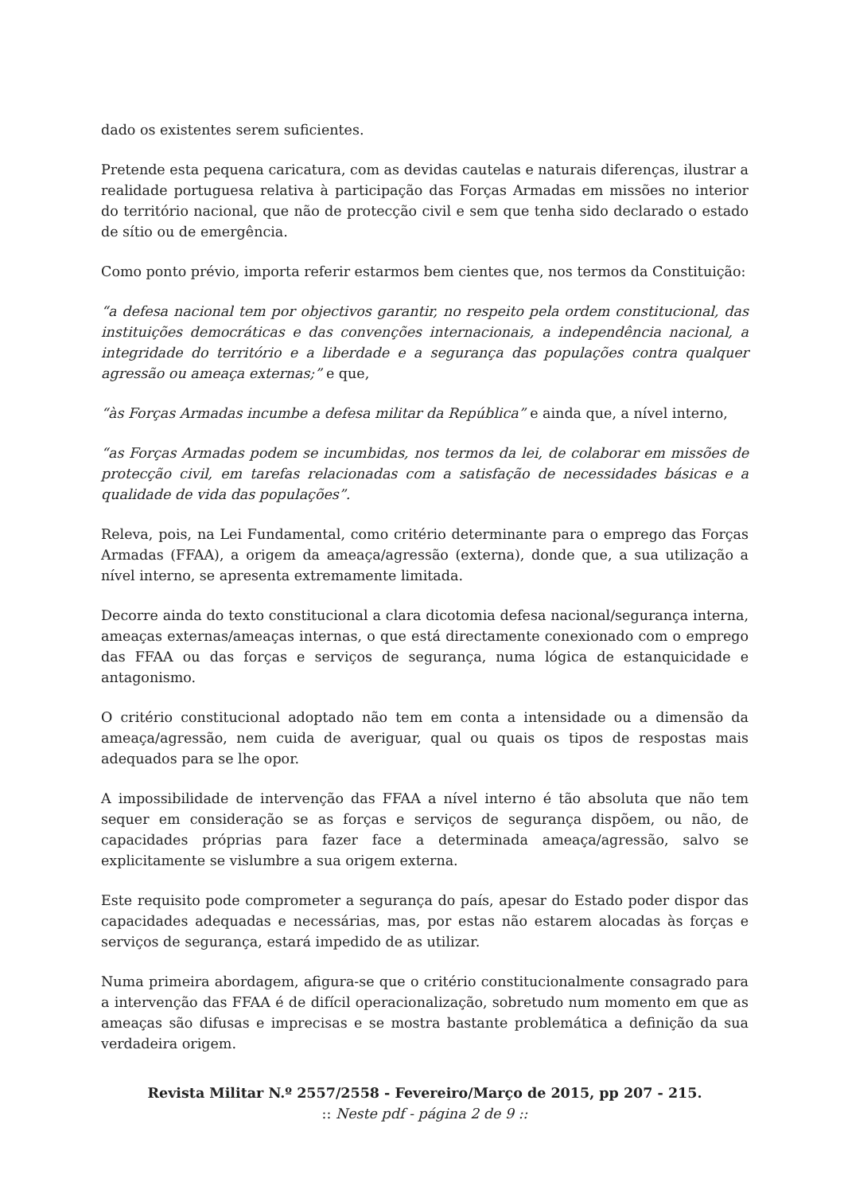dado os existentes serem suficientes.
Pretende esta pequena caricatura, com as devidas cautelas e naturais diferenças, ilustrar a realidade portuguesa relativa à participação das Forças Armadas em missões no interior do território nacional, que não de protecção civil e sem que tenha sido declarado o estado de sítio ou de emergência.
Como ponto prévio, importa referir estarmos bem cientes que, nos termos da Constituição:
“a defesa nacional tem por objectivos garantir, no respeito pela ordem constitucional, das instituições democráticas e das convenções internacionais, a independência nacional, a integridade do território e a liberdade e a segurança das populações contra qualquer agressão ou ameaça externas;” e que,
“às Forças Armadas incumbe a defesa militar da República” e ainda que, a nível interno,
“as Forças Armadas podem se incumbidas, nos termos da lei, de colaborar em missões de protecção civil, em tarefas relacionadas com a satisfação de necessidades básicas e a qualidade de vida das populações”.
Releva, pois, na Lei Fundamental, como critério determinante para o emprego das Forças Armadas (FFAA), a origem da ameaça/agressão (externa), donde que, a sua utilização a nível interno, se apresenta extremamente limitada.
Decorre ainda do texto constitucional a clara dicotomia defesa nacional/segurança interna, ameaças externas/ameaças internas, o que está directamente conexionado com o emprego das FFAA ou das forças e serviços de segurança, numa lógica de estanquicidade e antagonismo.
O critério constitucional adoptado não tem em conta a intensidade ou a dimensão da ameaça/agressão, nem cuida de averiguar, qual ou quais os tipos de respostas mais adequados para se lhe opor.
A impossibilidade de intervenção das FFAA a nível interno é tão absoluta que não tem sequer em consideração se as forças e serviços de segurança dispõem, ou não, de capacidades próprias para fazer face a determinada ameaça/agressão, salvo se explicitamente se vislumbre a sua origem externa.
Este requisito pode comprometer a segurança do país, apesar do Estado poder dispor das capacidades adequadas e necessárias, mas, por estas não estarem alocadas às forças e serviços de segurança, estará impedido de as utilizar.
Numa primeira abordagem, afigura-se que o critério constitucionalmente consagrado para a intervenção das FFAA é de difícil operacionalização, sobretudo num momento em que as ameaças são difusas e imprecisas e se mostra bastante problemática a definição da sua verdadeira origem.
Revista Militar N.º 2557/2558 - Fevereiro/Março de 2015, pp 207 - 215.
:: Neste pdf - página 2 de 9 ::